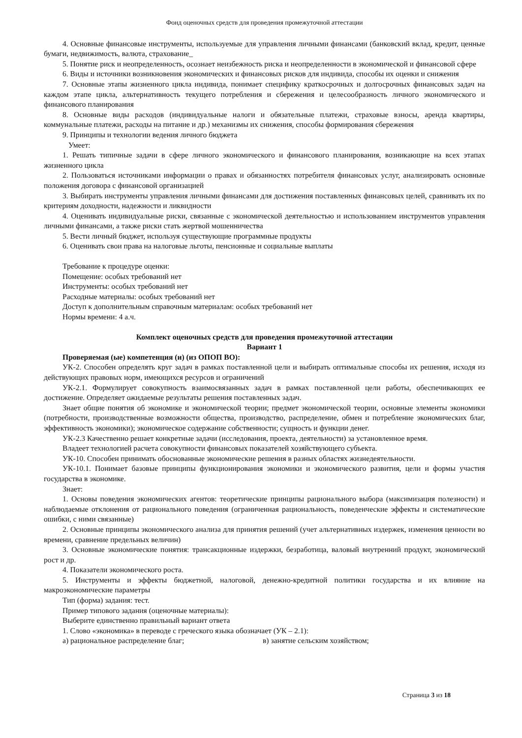Фонд оценочных средств для проведения промежуточной аттестации
4. Основные финансовые инструменты, используемые для управления личными финансами (банковский вклад, кредит, ценные бумаги, недвижимость, валюта, страхование_
5. Понятие риск и неопределенность, осознает неизбежность риска и неопределенности в экономической и финансовой сфере
6. Виды и источники возникновения экономических и финансовых рисков для индивида, способы их оценки и снижения
7. Основные этапы жизненного цикла индивида, понимает специфику краткосрочных и долгосрочных финансовых задач на каждом этапе цикла, альтернативность текущего потребления и сбережения и целесообразность личного экономического и финансового планирования
8. Основные виды расходов (индивидуальные налоги и обязательные платежи, страховые взносы, аренда квартиры, коммунальные платежи, расходы на питание и др.) механизмы их снижения, способы формирования сбережения
9. Принципы и технологии ведения личного бюджета
Умеет:
1. Решать типичные задачи в сфере личного экономического и финансового планирования, возникающие на всех этапах жизненного цикла
2. Пользоваться источниками информации о правах и обязанностях потребителя финансовых услуг, анализировать основные положения договора с финансовой организацией
3. Выбирать инструменты управления личными финансами для достижения поставленных финансовых целей, сравнивать их по критериям доходности, надежности и ликвидности
4. Оценивать индивидуальные риски, связанные с экономической деятельностью и использованием инструментов управления личными финансами, а также риски стать жертвой мошенничества
5. Вести личный бюджет, используя существующие программные продукты
6. Оценивать свои права на налоговые льготы, пенсионные и социальные выплаты
Требование к процедуре оценки:
Помещение: особых требований нет
Инструменты: особых требований нет
Расходные материалы: особых требований нет
Доступ к дополнительным справочным материалам: особых требований нет
Нормы времени: 4 а.ч.
Комплект оценочных средств для проведения промежуточной аттестации
Вариант 1
Проверяемая (ые) компетенция (и) (из ОПОП ВО):
УК-2. Способен определять круг задач в рамках поставленной цели и выбирать оптимальные способы их решения, исходя из действующих правовых норм, имеющихся ресурсов и ограничений
УК-2.1. Формулирует совокупность взаимосвязанных задач в рамках поставленной цели работы, обеспечивающих ее достижение. Определяет ожидаемые результаты решения поставленных задач.
Знает общие понятия об экономике и экономической теории; предмет экономической теории, основные элементы экономики (потребности, производственные возможности общества, производство, распределение, обмен и потребление экономических благ, эффективность экономики); экономическое содержание собственности; сущность и функции денег.
УК-2.3 Качественно решает конкретные задачи (исследования, проекта, деятельности) за установленное время.
Владеет технологией расчета совокупности финансовых показателей хозяйствующего субъекта.
УК-10. Способен принимать обоснованные экономические решения в разных областях жизнедеятельности.
УК-10.1. Понимает базовые принципы функционирования экономики и экономического развития, цели и формы участия государства в экономике.
Знает:
1. Основы поведения экономических агентов: теоретические принципы рационального выбора (максимизация полезности) и наблюдаемые отклонения от рационального поведения (ограниченная рациональность, поведенческие эффекты и систематические ошибки, с ними связанные)
2. Основные принципы экономического анализа для принятия решений (учет альтернативных издержек, изменения ценности во времени, сравнение предельных величин)
3. Основные экономические понятия: трансакционные издержки, безработица, валовый внутренний продукт, экономический рост и др.
4. Показатели экономического роста.
5. Инструменты и эффекты бюджетной, налоговой, денежно-кредитной политики государства и их влияние на макроэкономические параметры
Тип (форма) задания: тест.
Пример типового задания (оценочные материалы):
Выберите единственно правильный вариант ответа
1. Слово «экономика» в переводе с греческого языка обозначает (УК – 2.1):
а) рациональное распределение благ; в) занятие сельским хозяйством;
Страница 3 из 18